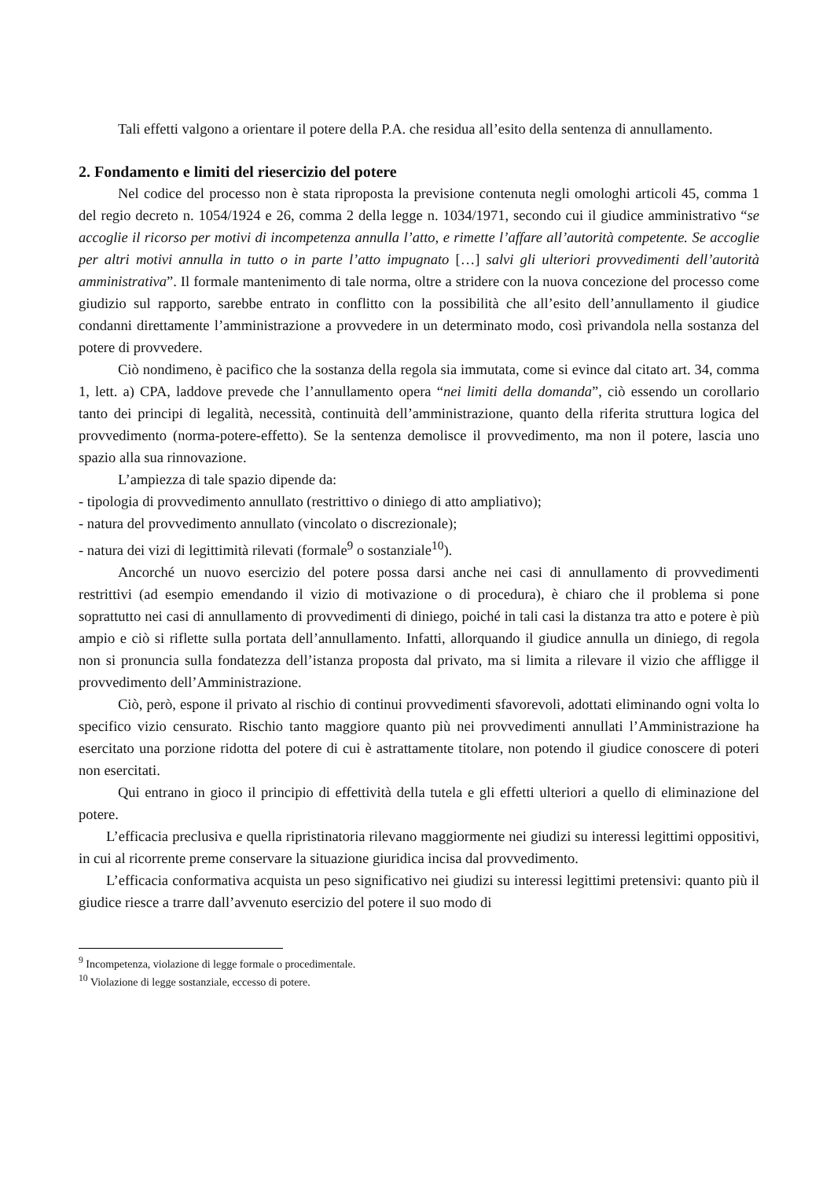Tali effetti valgono a orientare il potere della P.A. che residua all’esito della sentenza di annullamento.
2. Fondamento e limiti del riesercizio del potere
Nel codice del processo non è stata riproposta la previsione contenuta negli omologhi articoli 45, comma 1 del regio decreto n. 1054/1924 e 26, comma 2 della legge n. 1034/1971, secondo cui il giudice amministrativo “se accoglie il ricorso per motivi di incompetenza annulla l’atto, e rimette l’affare all’autorità competente. Se accoglie per altri motivi annulla in tutto o in parte l’atto impugnato […] salvi gli ulteriori provvedimenti dell’autorità amministrativa”. Il formale mantenimento di tale norma, oltre a stridere con la nuova concezione del processo come giudizio sul rapporto, sarebbe entrato in conflitto con la possibilità che all’esito dell’annullamento il giudice condanni direttamente l’amministrazione a provvedere in un determinato modo, così privandola nella sostanza del potere di provvedere.
Ciò nondimeno, è pacifico che la sostanza della regola sia immutata, come si evince dal citato art. 34, comma 1, lett. a) CPA, laddove prevede che l’annullamento opera “nei limiti della domanda”, ciò essendo un corollario tanto dei principi di legalità, necessità, continuità dell’amministrazione, quanto della riferita struttura logica del provvedimento (norma-potere-effetto). Se la sentenza demolisce il provvedimento, ma non il potere, lascia uno spazio alla sua rinnovazione.
L’ampiezza di tale spazio dipende da:
- tipologia di provvedimento annullato (restrittivo o diniego di atto ampliativo);
- natura del provvedimento annullato (vincolato o discrezionale);
- natura dei vizi di legittimità rilevati (formale<sup>9</sup> o sostanziale<sup>10</sup>).
Ancorché un nuovo esercizio del potere possa darsi anche nei casi di annullamento di provvedimenti restrittivi (ad esempio emendando il vizio di motivazione o di procedura), è chiaro che il problema si pone soprattutto nei casi di annullamento di provvedimenti di diniego, poiché in tali casi la distanza tra atto e potere è più ampio e ciò si riflette sulla portata dell’annullamento. Infatti, allorquando il giudice annulla un diniego, di regola non si pronuncia sulla fondatezza dell’istanza proposta dal privato, ma si limita a rilevare il vizio che affligge il provvedimento dell’Amministrazione.
Ciò, però, espone il privato al rischio di continui provvedimenti sfavorevoli, adottati eliminando ogni volta lo specifico vizio censurato. Rischio tanto maggiore quanto più nei provvedimenti annullati l’Amministrazione ha esercitato una porzione ridotta del potere di cui è astrattamente titolare, non potendo il giudice conoscere di poteri non esercitati.
Qui entrano in gioco il principio di effettività della tutela e gli effetti ulteriori a quello di eliminazione del potere.
L’efficacia preclusiva e quella ripristinatoria rilevano maggiormente nei giudizi su interessi legittimi oppositivi, in cui al ricorrente preme conservare la situazione giuridica incisa dal provvedimento.
L’efficacia conformativa acquista un peso significativo nei giudizi su interessi legittimi pretensivi: quanto più il giudice riesce a trarre dall’avvenuto esercizio del potere il suo modo di
<sup>9</sup> Incompetenza, violazione di legge formale o procedimentale.
<sup>10</sup> Violazione di legge sostanziale, eccesso di potere.